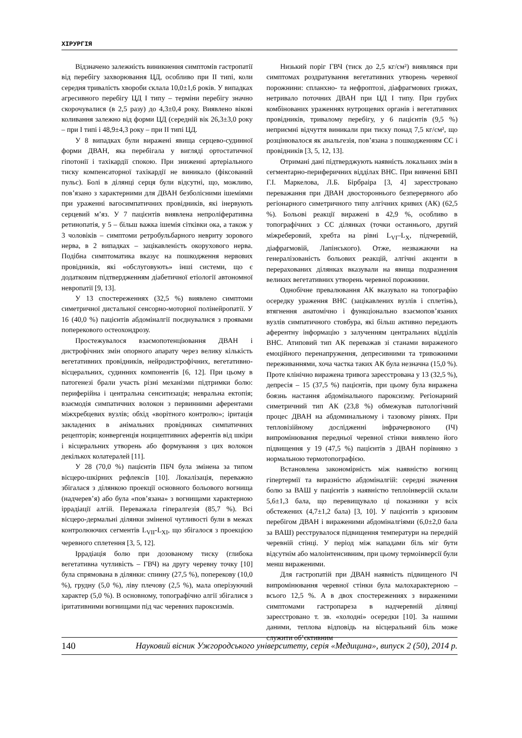ХІРУРГІЯ
Відзначено залежність виникнення симптомів гастропатії від перебігу захворювання ЦД, особливо при II типі, коли середня тривалість хвороби склала 10,0±1,6 років. У випадках агресивного перебігу ЦД I типу – терміни перебігу значно скорочувалися (в 2,5 разу) до 4,3±0,4 року. Виявлено вікові коливання залежно від форми ЦД (середній вік 26,3±3,0 року – при I типі і 48,9±4,3 року – при II типі ЦД.
У 8 випадках були виражені явища серцево-судинної форми ДВАН, яка перебігала у вигляді ортостатичної гіпотонії і тахікардії спокою. При зниженні артеріального тиску компенсаторної тахікардії не виникало (фіксований пульс). Болі в ділянці серця були відсутні, що, можливо, пов’язано з характерними для ДВАН безболісними ішеміями при ураженні вагосимпатичних провідників, які інервують серцевий м’яз. У 7 пацієнтів виявлена непроліферативна ретинопатія, у 5 – більш важка ішемія сітківки ока, а також у 3 чоловіків – симптоми ретробульбарного невриту зорового нерва, в 2 випадках – зацікавленість окорухового нерва. Подібна симптоматика вказує на пошкодження нервових провідників, які «обслуговують» інші системи, що є додатковим підтвердженням діабетичної етіології автономної невропатії [9, 13].
У 13 спостереженнях (32,5 %) виявлено симптоми симетричної дистальної сенсорно-моторної полінейропатії. У 16 (40,0 %) пацієнтів абдоміналгії поєднувалися з проявами поперекового остеохондрозу.
Простежувалося взаємопотенціювання ДВАН і дистрофічних змін опорного апарату через велику кількість вегетативних провідників, нейродистрофічних, вегетативно-вісцеральних, судинних компонентів [6, 12]. При цьому в патогенезі брали участь різні механізми підтримки болю: периферійна і центральна сенситизація; невральна ектопія; взаємодія симпатичних волокон з первинними аферентами міжхребцевих вузлів; обхід «ворітного контролю»; іритація закладених в анімальних провідниках симпатичних рецепторів; конвергенція ноцицептивних аферентів від шкіри і вісцеральних утворень або формування з цих волокон декількох колатералей [11].
У 28 (70,0 %) пацієнтів ПБЧ була змінена за типом вісцеро-шкірних рефлексів [10]. Локалізація, переважно збігалася з ділянкою проекції основного больового вогнища (надчерев’я) або була «пов’язана» з вогнищами характерною іррадіації алгій. Переважала гіпералгезія (85,7 %). Всі вісцеро-дермальні ділянки зміненої чутливості були в межах контролюючих сегментів L<sub>VII</sub>-L<sub>XI</sub>, що збігалося з проекцією черевного сплетення [3, 5, 12].
Іррадіація болю при дозованому тиску (глибока вегетативна чутливість – ГВЧ) на другу черевну точку [10] була спрямована в ділянки: спинну (27,5 %), поперекову (10,0 %), грудну (5,0 %), ліву плечову (2,5 %), мала оперізуючий характер (5,0 %). В основному, топографічно алгії збігалися з іритативними вогнищами під час черевних пароксизмів.
Низький поріг ГВЧ (тиск до 2,5 кг/см²) виявлявся при симптомах роздратування вегетативних утворень черевної порожнини: спланхно- та нефроптозі, діафрагмових грижах, нетривало поточних ДВАН при ЦД I типу. При грубих комбінованих ураженнях нутрощевих органів і вегетативних провідників, тривалому перебігу, у 6 пацієнтів (9,5 %) неприємні відчуття виникали при тиску понад 7,5 кг/см², що розцінювалося як анальгезія, пов’язана з пошкодженням СС і провідників [3, 5, 12, 13].
Отримані дані підтверджують наявність локальних змін в сегментарно-периферичних відділах ВНС. При вивченні БВП Г.І. Маркелова, Л.Б. Бірбраіра [3, 4] зареєстровано переважання при ДВАН двостороннього безперервного або регіонарного симетричного типу алгічних кривих (АК) (62,5 %). Больові реакції виражені в 42,9 %, особливо в топографічних з СС ділянках (точки останнього, другий міжреберовий, хребта на рівні L<sub>VI</sub>–L<sub>X</sub>, підчеревній, діафрагмовій, Лапінського). Отже, незважаючи на генералізованість больових реакцій, алгічні акценти в перерахованих ділянках вказували на явища подразнення великих вегетативних утворень черевної порожнини.
Однобічне превалювання АК вказувало на топографію осередку ураження ВНС (зацікавлених вузлів і сплетінь), втягнення анатомічно і функціонально взаємопов’язаних вузлів симпатичного стовбура, які більш активно передають аферентну інформацію з залученням центральних відділів ВНС. Атиповий тип АК переважав зі станами вираженого емоційного перенапруження, депресивними та тривожними переживаннями, хоча частка таких АК була незначна (15,0 %). Проте клінічно виражена тривога зареєстрована у 13 (32,5 %), депресія – 15 (37,5 %) пацієнтів, при цьому була виражена боязнь настання абдомінального пароксизму. Регіонарний симетричний тип АК (23,8 %) обмежував патологічний процес ДВАН на абдоминальному і тазовому рівнях. При тепловізійному дослідженні інфрачервоного (ІЧ) випромінювання передньої черевної стінки виявлено його підвищення у 19 (47,5 %) пацієнтів з ДВАН порівняно з нормальною термотопографією.
Встановлена закономірність між наявністю вогнищ гіпертермії та виразністю абдоміналгій: середні значення болю за ВАШ у пацієнтів з наявністю теплоінверсій склали 5,6±1,3 бала, що перевищувало ці показники у всіх обстежених (4,7±1,2 бала) [3, 10]. У пацієнтів з кризовим перебігом ДВАН і вираженими абдоміналгіями (6,0±2,0 бала за ВАШ) реєструвалося підвищення температури на передній черевній стінці. У період між нападами біль міг бути відсутнім або малоінтенсивним, при цьому термоінверсії були менш вираженими.
Для гастропатій при ДВАН наявність підвищеного ІЧ випромінювання черевної стінки була малохарактерною – всього 12,5 %. А в двох спостереженнях з вираженими симптомами гастропареза в надчеревній ділянці зареєстровано т. зв. «холодні» осередки [10]. За нашими даними, теплова відповідь на вісцеральний біль може служити об’єктивним
140 Науковий вісник Ужгородського університету, серія «Медицина», випуск 2 (50), 2014 р.